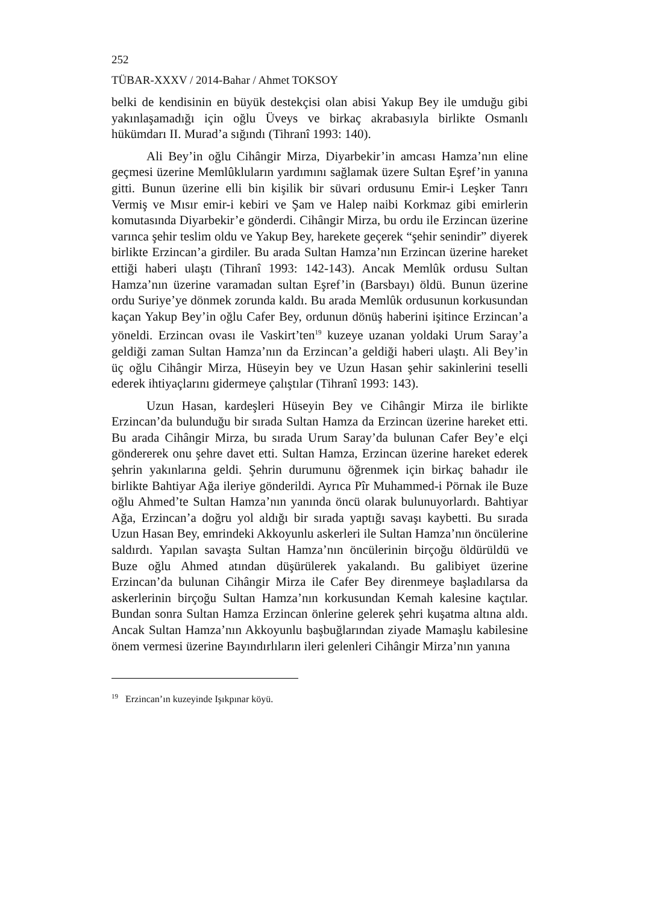252
TÜBAR-XXXV / 2014-Bahar / Ahmet TOKSOY
belki de kendisinin en büyük destekçisi olan abisi Yakup Bey ile umduğu gibi yakınlaşamadığı için oğlu Üveys ve birkaç akrabasıyla birlikte Osmanlı hükümdarı II. Murad’a sığındı (Tihranî 1993: 140).
Ali Bey’in oğlu Cihângir Mirza, Diyarbekir’in amcası Hamza’nın eline geçmesi üzerine Memlûkluların yardımını sağlamak üzere Sultan Eşref’in yanına gitti. Bunun üzerine elli bin kişilik bir süvari ordusunu Emir-i Leşker Tanrı Vermiş ve Mısır emir-i kebiri ve Şam ve Halep naibi Korkmaz gibi emirlerin komutasında Diyarbekir’e gönderdi. Cihângir Mirza, bu ordu ile Erzincan üzerine varınca şehir teslim oldu ve Yakup Bey, harekete geçerek “şehir senindir” diyerek birlikte Erzincan’a girdiler. Bu arada Sultan Hamza’nın Erzincan üzerine hareket ettiği haberi ulaştı (Tihranî 1993: 142-143). Ancak Memlûk ordusu Sultan Hamza’nın üzerine varamadan sultan Eşref’in (Barsbayı) öldü. Bunun üzerine ordu Suriye’ye dönmek zorunda kaldı. Bu arada Memlûk ordusunun korkusundan kaçan Yakup Bey’in oğlu Cafer Bey, ordunun dönüş haberini işitince Erzincan’a yöneldi. Erzincan ovası ile Vaskirt’ten<sup>19</sup> kuzeye uzanan yoldaki Urum Saray’a geldiği zaman Sultan Hamza’nın da Erzincan’a geldiği haberi ulaştı. Ali Bey’in üç oğlu Cihângir Mirza, Hüseyin bey ve Uzun Hasan şehir sakinlerini teselli ederek ihtiyaçlarını gidermeye çalıştılar (Tihranî 1993: 143).
Uzun Hasan, kardeşleri Hüseyin Bey ve Cihângir Mirza ile birlikte Erzincan’da bulunduğu bir sırada Sultan Hamza da Erzincan üzerine hareket etti. Bu arada Cihângir Mirza, bu sırada Urum Saray’da bulunan Cafer Bey’e elçi göndererek onu şehre davet etti. Sultan Hamza, Erzincan üzerine hareket ederek şehrin yakınlarına geldi. Şehrin durumunu öğrenmek için birkaç bahadır ile birlikte Bahtiyar Ağa ileriye gönderildi. Ayrıca Pîr Muhammed-i Pörnak ile Buze oğlu Ahmed’te Sultan Hamza’nın yanında öncü olarak bulunuyorlardı. Bahtiyar Ağa, Erzincan’a doğru yol aldığı bir sırada yaptığı savaşı kaybetti. Bu sırada Uzun Hasan Bey, emrindeki Akkoyunlu askerleri ile Sultan Hamza’nın öncülerine saldırdı. Yapılan savaşta Sultan Hamza’nın öncülerinin birçoğu öldürüldü ve Buze oğlu Ahmed atından düşürülerek yakalandı. Bu galibiyet üzerine Erzincan’da bulunan Cihângir Mirza ile Cafer Bey direnmeye başladılarsa da askerlerinin birçoğu Sultan Hamza’nın korkusundan Kemah kalesine kaçtılar. Bundan sonra Sultan Hamza Erzincan önlerine gelerek şehri kuşatma altına aldı. Ancak Sultan Hamza’nın Akkoyunlu başbuğlarından ziyade Mamaşlu kabilesine önem vermesi üzerine Bayındırlıların ileri gelenleri Cihângir Mirza’nın yanına
<sup>19</sup> Erzincan’ın kuzeyinde Işıkpınar köyü.